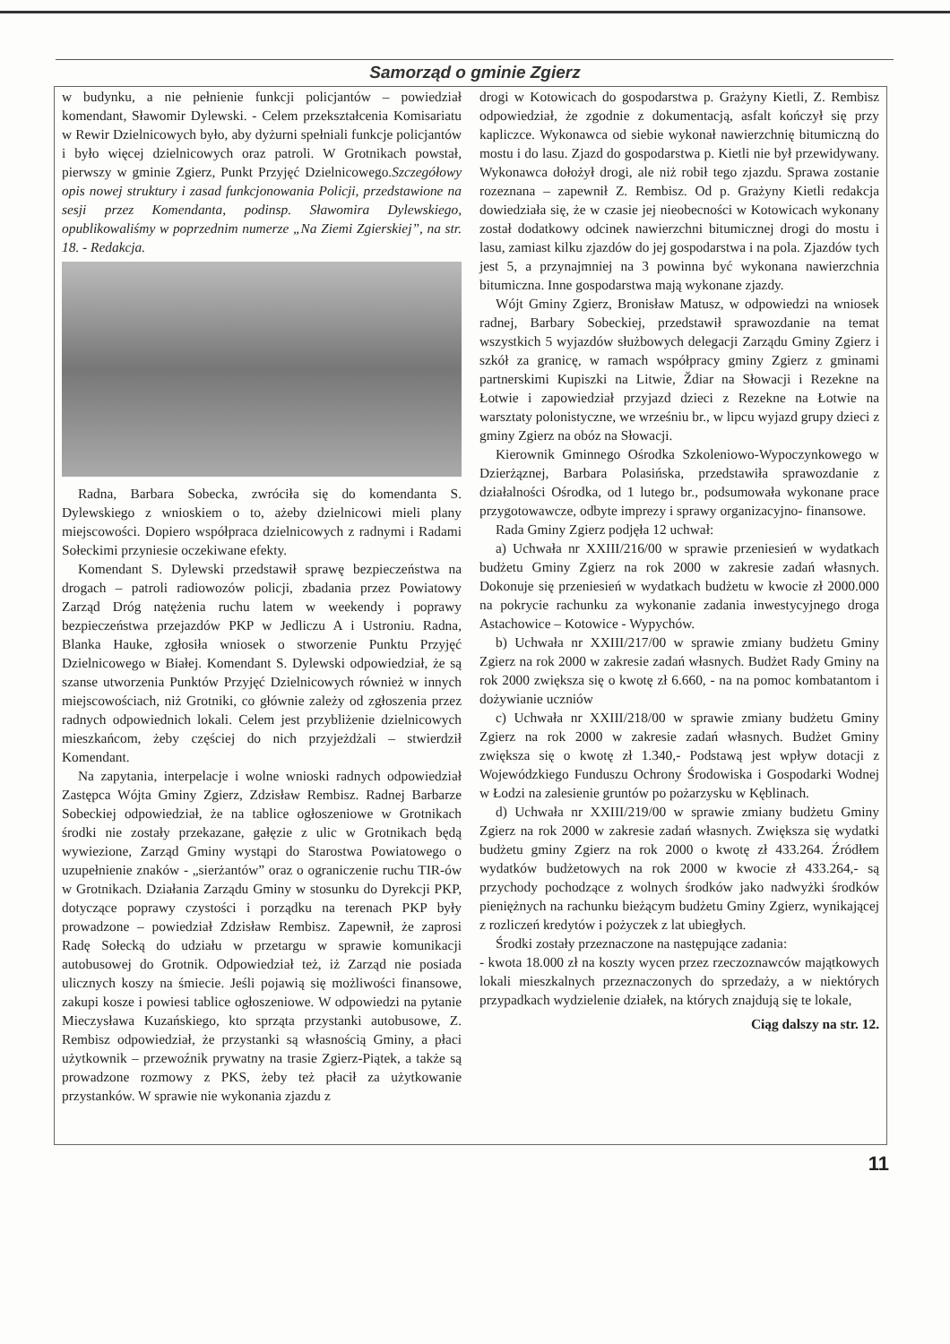Samorząd o gminie Zgierz
w budynku, a nie pełnienie funkcji policjantów – powiedział komendant, Sławomir Dylewski. - Celem przekształcenia Komisariatu w Rewir Dzielnicowych było, aby dyżurni spełniali funkcje policjantów i było więcej dzielnicowych oraz patroli. W Grotnikach powstał, pierwszy w gminie Zgierz, Punkt Przyjęć Dzielnicowego.Szczegółowy opis nowej struktury i zasad funkcjonowania Policji, przedstawione na sesji przez Komendanta, podinsp. Sławomira Dylewskiego, opublikowaliśmy w poprzednim numerze „Na Ziemi Zgierskiej”, na str. 18. - Redakcja.
Radna, Barbara Sobecka, zwróciła się do komendanta S. Dylewskiego z wnioskiem o to, ażeby dzielnicowi mieli plany miejscowości. Dopiero współpraca dzielnicowych z radnymi i Radami Sołeckimi przyniesie oczekiwane efekty.
Komendant S. Dylewski przedstawił sprawę bezpieczeństwa na drogach – patroli radiowozów policji, zbadania przez Powiatowy Zarząd Dróg natężenia ruchu latem w weekendy i poprawy bezpieczeństwa przejazdów PKP w Jedliczu A i Ustroniu. Radna, Blanka Hauke, zgłosiła wniosek o stworzenie Punktu Przyjęć Dzielnicowego w Białej. Komendant S. Dylewski odpowiedział, że są szanse utworzenia Punktów Przyjęć Dzielnicowych również w innych miejscowościach, niż Grotniki, co głównie zależy od zgłoszenia przez radnych odpowiednich lokali. Celem jest przybliżenie dzielnicowych mieszkańcom, żeby częściej do nich przyjeżdżali – stwierdził Komendant.
Na zapytania, interpelacje i wolne wnioski radnych odpowiedział Zastępca Wójta Gminy Zgierz, Zdzisław Rembisz. Radnej Barbarze Sobeckiej odpowiedział, że na tablice ogłoszeniowe w Grotnikach środki nie zostały przekazane, gałęzie z ulic w Grotnikach będą wywiezione, Zarząd Gminy wystąpi do Starostwa Powiatowego o uzupełnienie znaków - „sierżantów” oraz o ograniczenie ruchu TIR-ów w Grotnikach. Działania Zarządu Gminy w stosunku do Dyrekcji PKP, dotyczące poprawy czystości i porządku na terenach PKP były prowadzone – powiedział Zdzisław Rembisz. Zapewnił, że zaprosi Radę Sołecką do udziału w przetargu w sprawie komunikacji autobusowej do Grotnik. Odpowiedział też, iż Zarząd nie posiada ulicznych koszy na śmiecie. Jeśli pojawią się możliwości finansowe, zakupi kosze i powiesi tablice ogłoszeniowe. W odpowiedzi na pytanie Mieczysława Kuzańskiego, kto sprząta przystanki autobusowe, Z. Rembisz odpowiedział, że przystanki są własnością Gminy, a płaci użytkownik – przewoźnik prywatny na trasie Zgierz-Piątek, a także są prowadzone rozmowy z PKS, żeby też płacił za użytkowanie przystanków. W sprawie nie wykonania zjazdu z
drogi w Kotowicach do gospodarstwa p. Grażyny Kietli, Z. Rembisz odpowiedział, że zgodnie z dokumentacją, asfalt kończył się przy kapliczce. Wykonawca od siebie wykonał nawierzchnię bitumiczną do mostu i do lasu. Zjazd do gospodarstwa p. Kietli nie był przewidywany. Wykonawca dołożył drogi, ale niż robił tego zjazdu. Sprawa zostanie rozeznana – zapewnił Z. Rembisz. Od p. Grażyny Kietli redakcja dowiedziała się, że w czasie jej nieobecności w Kotowicach wykonany został dodatkowy odcinek nawierzchni bitumicznej drogi do mostu i lasu, zamiast kilku zjazdów do jej gospodarstwa i na pola. Zjazdów tych jest 5, a przynajmniej na 3 powinna być wykonana nawierzchnia bitumiczna. Inne gospodarstwa mają wykonane zjazdy.
Wójt Gminy Zgierz, Bronisław Matusz, w odpowiedzi na wniosek radnej, Barbary Sobeckiej, przedstawił sprawozdanie na temat wszystkich 5 wyjazdów służbowych delegacji Zarządu Gminy Zgierz i szkół za granicę, w ramach współpracy gminy Zgierz z gminami partnerskimi Kupiszki na Litwie, Ždiar na Słowacji i Rezekne na Łotwie i zapowiedział przyjazd dzieci z Rezekne na Łotwie na warsztaty polonistyczne, we wrześniu br., w lipcu wyjazd grupy dzieci z gminy Zgierz na obóz na Słowacji.
Kierownik Gminnego Ośrodka Szkoleniowo-Wypoczynkowego w Dzierżąznej, Barbara Polasińska, przedstawiła sprawozdanie z działalności Ośrodka, od 1 lutego br., podsumowała wykonane prace przygotowawcze, odbyte imprezy i sprawy organizacyjno- finansowe.
Rada Gminy Zgierz podjęła 12 uchwał:
a) Uchwała nr XXIII/216/00 w sprawie przeniesień w wydatkach budżetu Gminy Zgierz na rok 2000 w zakresie zadań własnych. Dokonuje się przeniesień w wydatkach budżetu w kwocie zł 2000.000 na pokrycie rachunku za wykonanie zadania inwestycyjnego droga Astachowice – Kotowice - Wypychów.
b) Uchwała nr XXIII/217/00 w sprawie zmiany budżetu Gminy Zgierz na rok 2000 w zakresie zadań własnych. Budżet Rady Gminy na rok 2000 zwiększa się o kwotę zł 6.660, - na na pomoc kombatantom i dożywianie uczniów
c) Uchwała nr XXIII/218/00 w sprawie zmiany budżetu Gminy Zgierz na rok 2000 w zakresie zadań własnych. Budżet Gminy zwiększa się o kwotę zł 1.340,- Podstawą jest wpływ dotacji z Wojewódzkiego Funduszu Ochrony Środowiska i Gospodarki Wodnej w Łodzi na zalesienie gruntów po pożarzysku w Kęblinach.
d) Uchwała nr XXIII/219/00 w sprawie zmiany budżetu Gminy Zgierz na rok 2000 w zakresie zadań własnych. Zwiększa się wydatki budżetu gminy Zgierz na rok 2000 o kwotę zł 433.264. Źródłem wydatków budżetowych na rok 2000 w kwocie zł 433.264,- są przychody pochodzące z wolnych środków jako nadwyżki środków pieniężnych na rachunku bieżącym budżetu Gminy Zgierz, wynikającej z rozliczeń kredytów i pożyczek z lat ubiegłych.
Środki zostały przeznaczone na następujące zadania:
- kwota 18.000 zł na koszty wycen przez rzeczoznawców majątkowych lokali mieszkalnych przeznaczonych do sprzedaży, a w niektórych przypadkach wydzielenie działek, na których znajdują się te lokale,
Ciąg dalszy na str. 12.
11